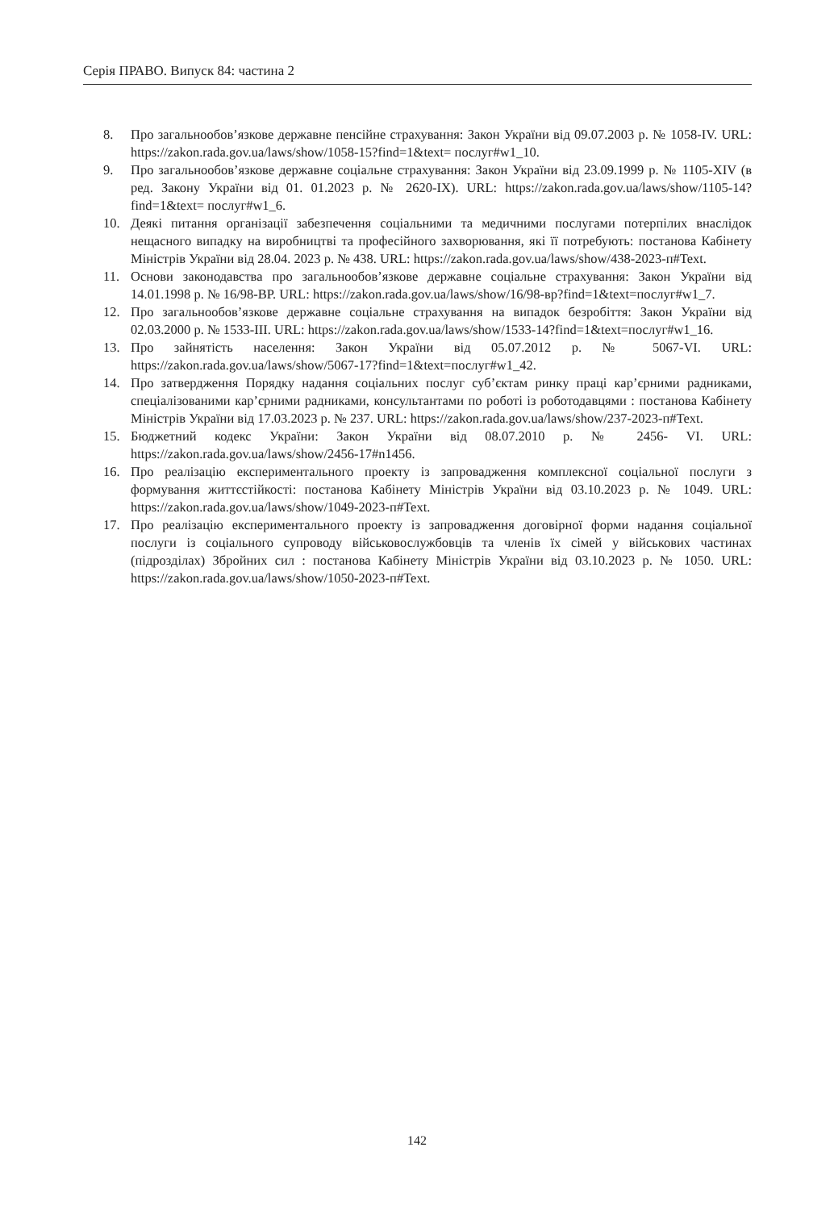Серія ПРАВО. Випуск 84: частина 2
8. Про загальнообов’язкове державне пенсійне страхування: Закон України від 09.07.2003 р. № 1058-IV. URL: https://zakon.rada.gov.ua/laws/show/1058-15?find=1&text= послуг#w1_10.
9. Про загальнообов’язкове державне соціальне страхування: Закон України від 23.09.1999 р. № 1105-XIV (в ред. Закону України від 01. 01.2023 р. № 2620-IX). URL: https://zakon.rada.gov.ua/laws/show/1105-14?find=1&text= послуг#w1_6.
10. Деякі питання організації забезпечення соціальними та медичними послугами потерпілих внаслідок нещасного випадку на виробництві та професійного захворювання, які її потребують: постанова Кабінету Міністрів України від 28.04. 2023 р. № 438. URL: https://zakon.rada.gov.ua/laws/show/438-2023-п#Text.
11. Основи законодавства про загальнообов’язкове державне соціальне страхування: Закон України від 14.01.1998 р. № 16/98-ВР. URL: https://zakon.rada.gov.ua/laws/show/16/98-вр?find=1&text=послуг#w1_7.
12. Про загальнообов’язкове державне соціальне страхування на випадок безробіття: Закон України від 02.03.2000 р. № 1533-III. URL: https://zakon.rada.gov.ua/laws/show/1533-14?find=1&text=послуг#w1_16.
13. Про зайнятість населення: Закон України від 05.07.2012 р. № 5067-VI. URL: https://zakon.rada.gov.ua/laws/show/5067-17?find=1&text=послуг#w1_42.
14. Про затвердження Порядку надання соціальних послуг суб’єктам ринку праці кар’єрними радниками, спеціалізованими кар’єрними радниками, консультантами по роботі із роботодавцями : постанова Кабінету Міністрів України від 17.03.2023 р. № 237. URL: https://zakon.rada.gov.ua/laws/show/237-2023-п#Text.
15. Бюджетний кодекс України: Закон України від 08.07.2010 р. № 2456- VI. URL: https://zakon.rada.gov.ua/laws/show/2456-17#n1456.
16. Про реалізацію експериментального проекту із запровадження комплексної соціальної послуги з формування життєстійкості: постанова Кабінету Міністрів України від 03.10.2023 р. № 1049. URL: https://zakon.rada.gov.ua/laws/show/1049-2023-п#Text.
17. Про реалізацію експериментального проекту із запровадження договірної форми надання соціальної послуги із соціального супроводу військовослужбовців та членів їх сімей у військових частинах (підрозділах) Збройних сил : постанова Кабінету Міністрів України від 03.10.2023 р. № 1050. URL: https://zakon.rada.gov.ua/laws/show/1050-2023-п#Text.
142